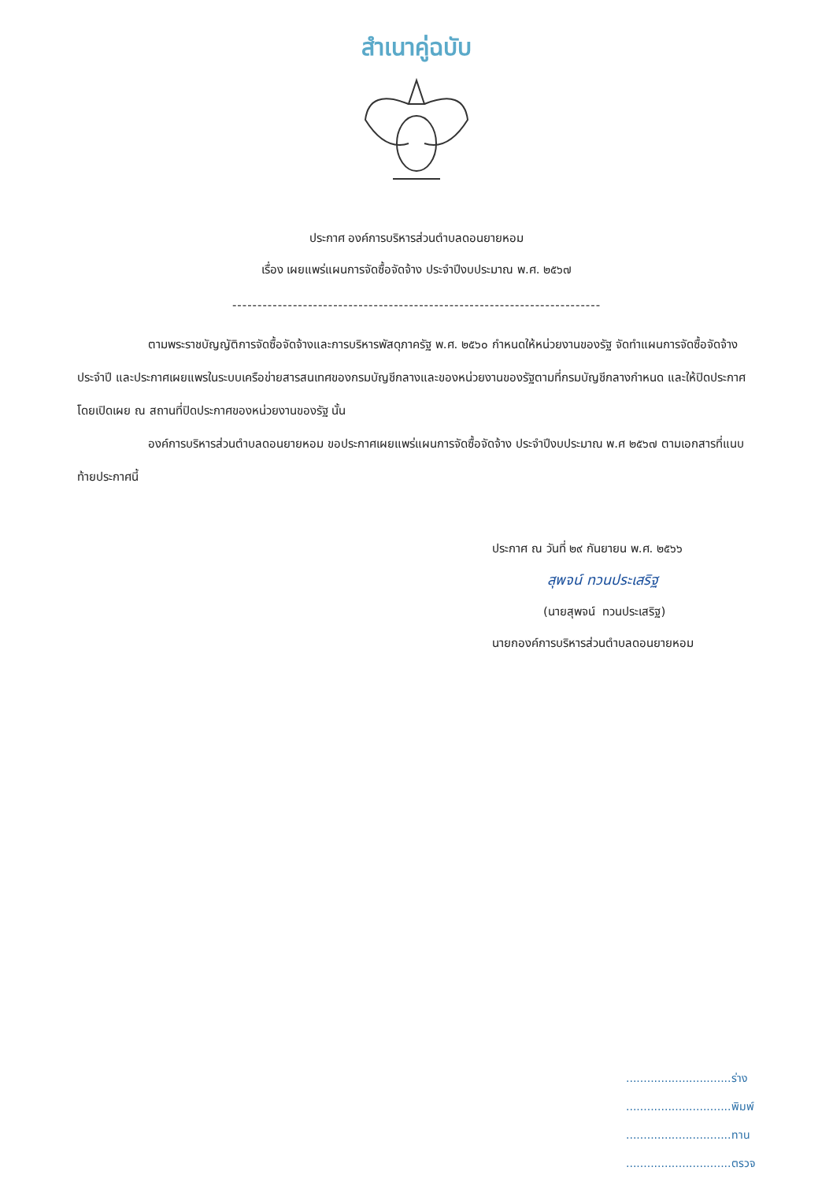สำเนาคู่ฉบับ
ประกาศ องค์การบริหารส่วนตำบลดอนยายหอม
เรื่อง เผยแพร่แผนการจัดซื้อจัดจ้าง ประจำปีงบประมาณ พ.ศ. ๒๕๖๗
-------------------------------------------------------------------------
ตามพระราชบัญญัติการจัดซื้อจัดจ้างและการบริหารพัสดุภาครัฐ พ.ศ. ๒๕๖๐ กำหนดให้หน่วยงานของรัฐ จัดทำแผนการจัดซื้อจัดจ้างประจำปี และประกาศเผยแพรในระบบเครือข่ายสารสนเทศของกรมบัญชีกลางและของหน่วยงานของรัฐตามที่กรมบัญชีกลางกำหนด และให้ปิดประกาศโดยเปิดเผย ณ สถานที่ปิดประกาศของหน่วยงานของรัฐ นั้น
องค์การบริหารส่วนตำบลดอนยายหอม ขอประกาศเผยแพร่แผนการจัดซื้อจัดจ้าง ประจำปีงบประมาณ พ.ศ ๒๕๖๗ ตามเอกสารที่แนบท้ายประกาศนี้
ประกาศ ณ วันที่ ๒๙ กันยายน พ.ศ. ๒๕๖๖
สุพจน์ ทวนประเสริฐ
(นายสุพจน์ ทวนประเสริฐ)
นายกองค์การบริหารส่วนตำบลดอนยายหอม
..............................ร่าง
..............................พิมพ์
..............................ทาน
..............................ตรวจ